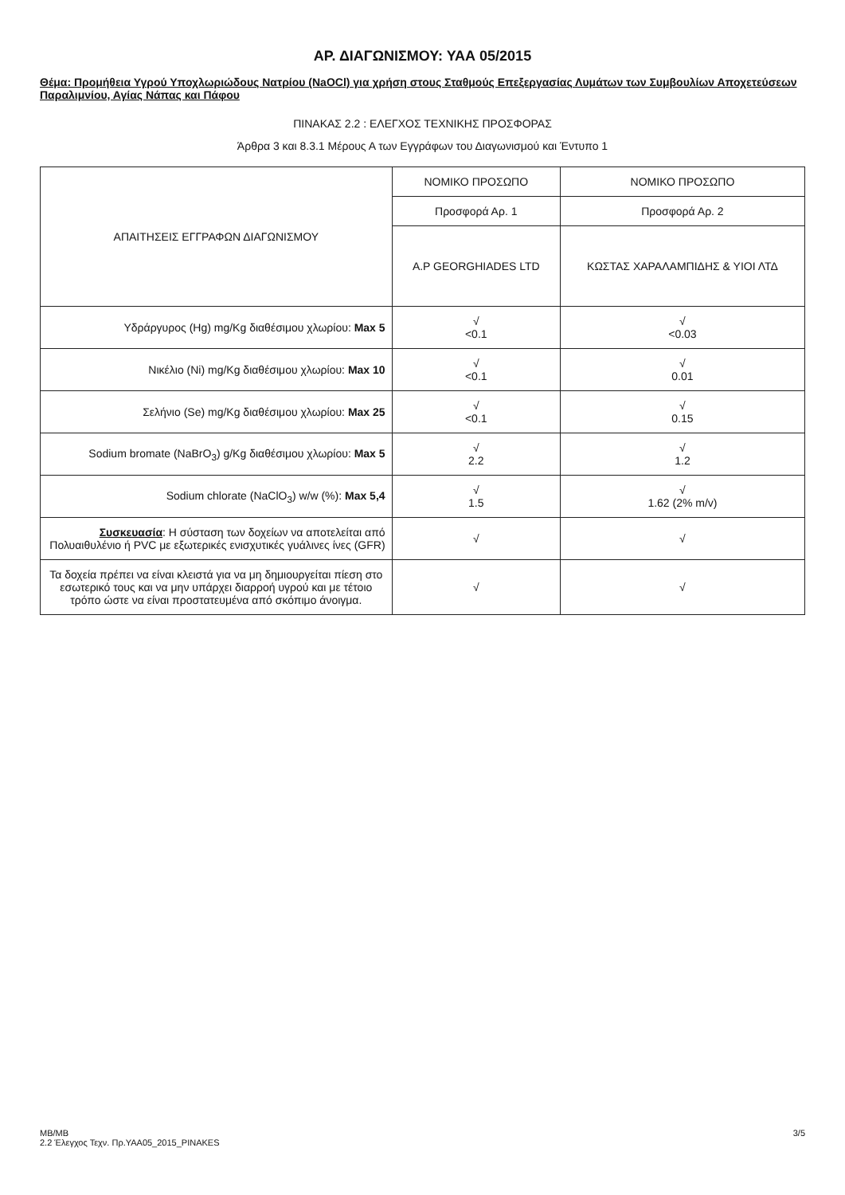ΑΡ. ΔΙΑΓΩΝΙΣΜΟΥ: ΥΑΑ 05/2015
Θέμα: Προμήθεια Υγρού Υποχλωριώδους Νατρίου (NaOCl) για χρήση στους Σταθμούς Επεξεργασίας Λυμάτων των Συμβουλίων Αποχετεύσεων Παραλιμνίου, Αγίας Νάπας και Πάφου
ΠΙΝΑΚΑΣ 2.2 : ΕΛΕΓΧΟΣ ΤΕΧΝΙΚΗΣ ΠΡΟΣΦΟΡΑΣ
Άρθρα 3 και 8.3.1 Μέρους Α των Εγγράφων του Διαγωνισμού και Έντυπο 1
| ΑΠΑΙΤΗΣΕΙΣ ΕΓΓΡΑΦΩΝ ΔΙΑΓΩΝΙΣΜΟΥ | ΝΟΜΙΚΟ ΠΡΟΣΩΠΟ | ΝΟΜΙΚΟ ΠΡΟΣΩΠΟ |
| --- | --- | --- |
| | Προσφορά Αρ. 1 | Προσφορά Αρ. 2 |
| | A.P GEORGHIADES LTD | ΚΩΣΤΑΣ ΧΑΡΑΛΑΜΠΙΔΗΣ & ΥΙΟΙ ΛΤΔ |
| Υδράργυρος (Hg) mg/Kg διαθέσιμου χλωρίου: Max 5 | √ <0.1 | √ <0.03 |
| Νικέλιο (Ni) mg/Kg διαθέσιμου χλωρίου: Max 10 | √ <0.1 | √ 0.01 |
| Σελήνιο (Se) mg/Kg διαθέσιμου χλωρίου: Max 25 | √ <0.1 | √ 0.15 |
| Sodium bromate (NaBrO<sub>3</sub>) g/Kg διαθέσιμου χλωρίου: Max 5 | √ 2.2 | √ 1.2 |
| Sodium chlorate (NaClO<sub>3</sub>) w/w (%): Max 5,4 | √ 1.5 | √ 1.62 (2% m/v) |
| Συσκευασία : Η σύσταση των δοχείων να αποτελείται από Πολυαιθυλένιο ή PVC με εξωτερικές ενισχυτικές γυάλινες ίνες (GFR) | √ | √ |
| Τα δοχεία πρέπει να είναι κλειστά για να μη δημιουργείται πίεση στο εσωτερικό τους και να μην υπάρχει διαρροή υγρού και με τέτοιο τρόπο ώστε να είναι προστατευμένα από σκόπιμο άνοιγμα. | √ | √ |
MB/MB
2.2 Έλεγχος Τεχν. Πρ.ΥΑΑ05_2015_PINAKES
3/5